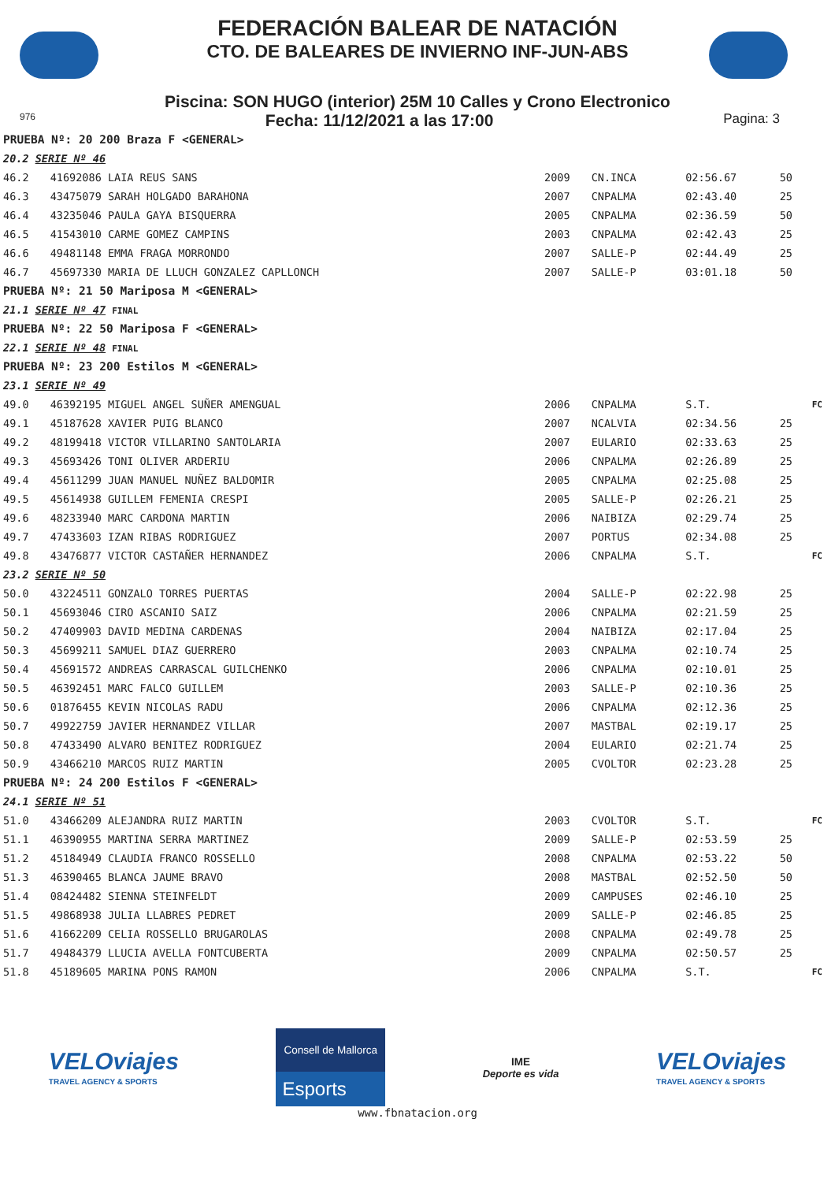FEDERACIÓN BALEAR DE NATACIÓN
CTO. DE BALEARES DE INVIERNO INF-JUN-ABS
Piscina: SON HUGO (interior) 25M 10 Calles y Crono Electronico
976 Fecha: 11/12/2021 a las 17:00 Pagina: 3
| PRUEBA Nº: 20 200 Braza F <GENERAL> | | | | | | |
| 20.2 SERIE Nº 46 | | | | | | |
| 46.2 | 41692086 LAIA REUS SANS | 2009 | CN.INCA | 02:56.67 | 50 | |
| 46.3 | 43475079 SARAH HOLGADO BARAHONA | 2007 | CNPALMA | 02:43.40 | 25 | |
| 46.4 | 43235046 PAULA GAYA BISQUERRA | 2005 | CNPALMA | 02:36.59 | 50 | |
| 46.5 | 41543010 CARME GOMEZ CAMPINS | 2003 | CNPALMA | 02:42.43 | 25 | |
| 46.6 | 49481148 EMMA FRAGA MORRONDO | 2007 | SALLE-P | 02:44.49 | 25 | |
| 46.7 | 45697330 MARIA DE LLUCH GONZALEZ CAPLLONCH | 2007 | SALLE-P | 03:01.18 | 50 | |
| PRUEBA Nº: 21 50 Mariposa M <GENERAL> | | | | | | |
| 21.1 SERIE Nº 47 FINAL | | | | | | |
| PRUEBA Nº: 22 50 Mariposa F <GENERAL> | | | | | | |
| 22.1 SERIE Nº 48 FINAL | | | | | | |
| PRUEBA Nº: 23 200 Estilos M <GENERAL> | | | | | | |
| 23.1 SERIE Nº 49 | | | | | | |
| 49.0 | 46392195 MIGUEL ANGEL SUÑER AMENGUAL | 2006 | CNPALMA | S.T. | | FC |
| 49.1 | 45187628 XAVIER PUIG BLANCO | 2007 | NCALVIA | 02:34.56 | 25 | |
| 49.2 | 48199418 VICTOR VILLARINO SANTOLARIA | 2007 | EULARIO | 02:33.63 | 25 | |
| 49.3 | 45693426 TONI OLIVER ARDERIU | 2006 | CNPALMA | 02:26.89 | 25 | |
| 49.4 | 45611299 JUAN MANUEL NUÑEZ BALDOMIR | 2005 | CNPALMA | 02:25.08 | 25 | |
| 49.5 | 45614938 GUILLEM FEMENIA CRESPI | 2005 | SALLE-P | 02:26.21 | 25 | |
| 49.6 | 48233940 MARC CARDONA MARTIN | 2006 | NAIBIZA | 02:29.74 | 25 | |
| 49.7 | 47433603 IZAN RIBAS RODRIGUEZ | 2007 | PORTUS | 02:34.08 | 25 | |
| 49.8 | 43476877 VICTOR CASTAÑER HERNANDEZ | 2006 | CNPALMA | S.T. | | FC |
| 23.2 SERIE Nº 50 | | | | | | |
| 50.0 | 43224511 GONZALO TORRES PUERTAS | 2004 | SALLE-P | 02:22.98 | 25 | |
| 50.1 | 45693046 CIRO ASCANIO SAIZ | 2006 | CNPALMA | 02:21.59 | 25 | |
| 50.2 | 47409903 DAVID MEDINA CARDENAS | 2004 | NAIBIZA | 02:17.04 | 25 | |
| 50.3 | 45699211 SAMUEL DIAZ GUERRERO | 2003 | CNPALMA | 02:10.74 | 25 | |
| 50.4 | 45691572 ANDREAS CARRASCAL GUILCHENKO | 2006 | CNPALMA | 02:10.01 | 25 | |
| 50.5 | 46392451 MARC FALCO GUILLEM | 2003 | SALLE-P | 02:10.36 | 25 | |
| 50.6 | 01876455 KEVIN NICOLAS RADU | 2006 | CNPALMA | 02:12.36 | 25 | |
| 50.7 | 49922759 JAVIER HERNANDEZ VILLAR | 2007 | MASTBAL | 02:19.17 | 25 | |
| 50.8 | 47433490 ALVARO BENITEZ RODRIGUEZ | 2004 | EULARIO | 02:21.74 | 25 | |
| 50.9 | 43466210 MARCOS RUIZ MARTIN | 2005 | CVOLTOR | 02:23.28 | 25 | |
| PRUEBA Nº: 24 200 Estilos F <GENERAL> | | | | | | |
| 24.1 SERIE Nº 51 | | | | | | |
| 51.0 | 43466209 ALEJANDRA RUIZ MARTIN | 2003 | CVOLTOR | S.T. | | FC |
| 51.1 | 46390955 MARTINA SERRA MARTINEZ | 2009 | SALLE-P | 02:53.59 | 25 | |
| 51.2 | 45184949 CLAUDIA FRANCO ROSSELLO | 2008 | CNPALMA | 02:53.22 | 50 | |
| 51.3 | 46390465 BLANCA JAUME BRAVO | 2008 | MASTBAL | 02:52.50 | 50 | |
| 51.4 | 08424482 SIENNA STEINFELDT | 2009 | CAMPUSES | 02:46.10 | 25 | |
| 51.5 | 49868938 JULIA LLABRES PEDRET | 2009 | SALLE-P | 02:46.85 | 25 | |
| 51.6 | 41662209 CELIA ROSSELLO BRUGAROLAS | 2008 | CNPALMA | 02:49.78 | 25 | |
| 51.7 | 49484379 LLUCIA AVELLA FONTCUBERTA | 2009 | CNPALMA | 02:50.57 | 25 | |
| 51.8 | 45189605 MARINA PONS RAMON | 2006 | CNPALMA | S.T. | | FC |
VELOviajes
TRAVEL AGENCY & SPORTS
Consell de Mallorca
Esports
IME
Deporte es vida
VELOviajes
TRAVEL AGENCY & SPORTS
www.fbnatacion.org